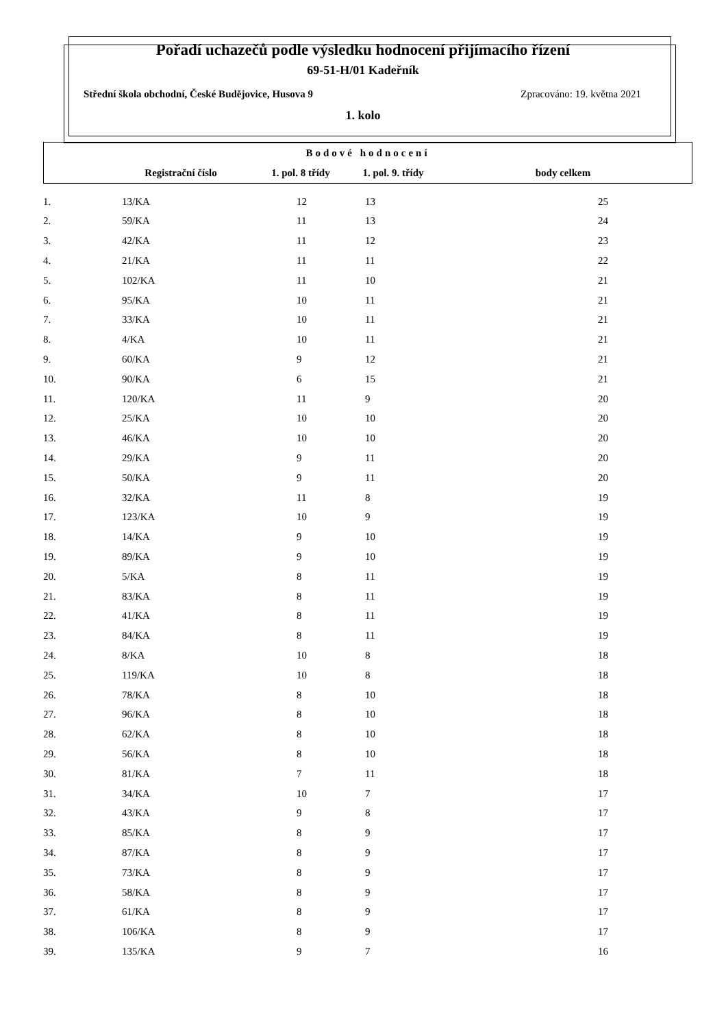Pořadí uchazečů podle výsledku hodnocení přijímacího řízení
69-51-H/01 Kadeřník
Střední škola obchodní, České Budějovice, Husova 9 Zpracováno: 19. května 2021
1. kolo
| Bodové hodnocení | | | | |
| --- | --- | --- | --- | --- |
| | Registrační číslo | 1. pol. 8 třídy | 1. pol. 9. třídy | body celkem |
| 1. | 13/KA | 12 | 13 | 25 |
| 2. | 59/KA | 11 | 13 | 24 |
| 3. | 42/KA | 11 | 12 | 23 |
| 4. | 21/KA | 11 | 11 | 22 |
| 5. | 102/KA | 11 | 10 | 21 |
| 6. | 95/KA | 10 | 11 | 21 |
| 7. | 33/KA | 10 | 11 | 21 |
| 8. | 4/KA | 10 | 11 | 21 |
| 9. | 60/KA | 9 | 12 | 21 |
| 10. | 90/KA | 6 | 15 | 21 |
| 11. | 120/KA | 11 | 9 | 20 |
| 12. | 25/KA | 10 | 10 | 20 |
| 13. | 46/KA | 10 | 10 | 20 |
| 14. | 29/KA | 9 | 11 | 20 |
| 15. | 50/KA | 9 | 11 | 20 |
| 16. | 32/KA | 11 | 8 | 19 |
| 17. | 123/KA | 10 | 9 | 19 |
| 18. | 14/KA | 9 | 10 | 19 |
| 19. | 89/KA | 9 | 10 | 19 |
| 20. | 5/KA | 8 | 11 | 19 |
| 21. | 83/KA | 8 | 11 | 19 |
| 22. | 41/KA | 8 | 11 | 19 |
| 23. | 84/KA | 8 | 11 | 19 |
| 24. | 8/KA | 10 | 8 | 18 |
| 25. | 119/KA | 10 | 8 | 18 |
| 26. | 78/KA | 8 | 10 | 18 |
| 27. | 96/KA | 8 | 10 | 18 |
| 28. | 62/KA | 8 | 10 | 18 |
| 29. | 56/KA | 8 | 10 | 18 |
| 30. | 81/KA | 7 | 11 | 18 |
| 31. | 34/KA | 10 | 7 | 17 |
| 32. | 43/KA | 9 | 8 | 17 |
| 33. | 85/KA | 8 | 9 | 17 |
| 34. | 87/KA | 8 | 9 | 17 |
| 35. | 73/KA | 8 | 9 | 17 |
| 36. | 58/KA | 8 | 9 | 17 |
| 37. | 61/KA | 8 | 9 | 17 |
| 38. | 106/KA | 8 | 9 | 17 |
| 39. | 135/KA | 9 | 7 | 16 |